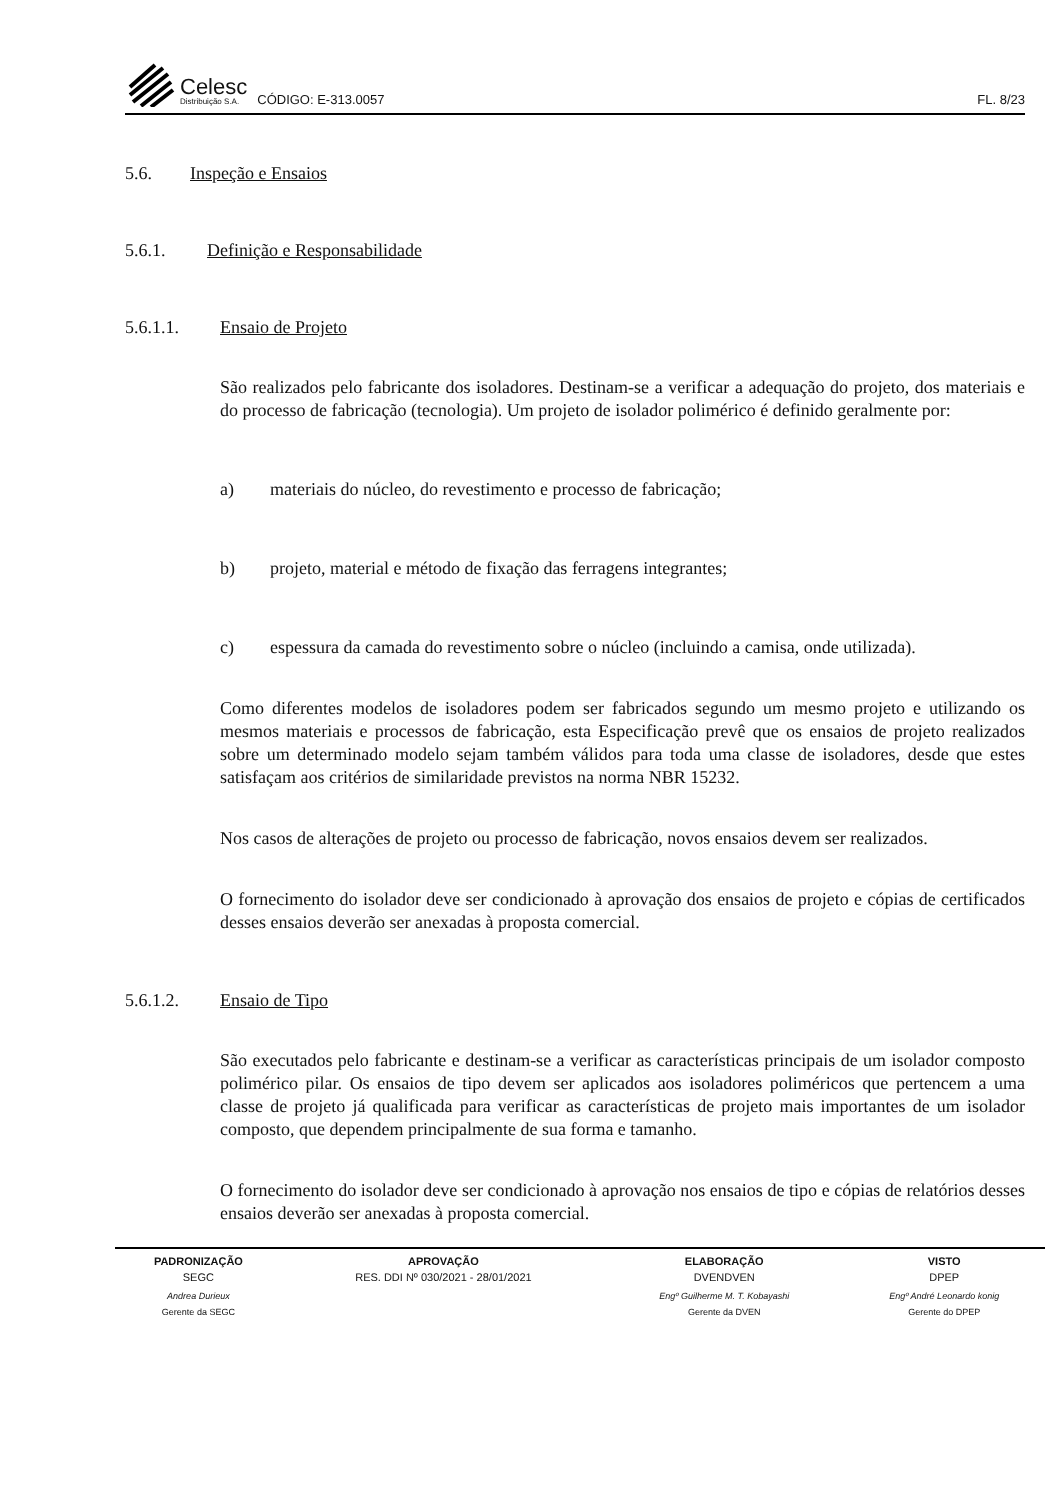Celesc
Distribuição S.A.
CÓDIGO: E-313.0057
FL. 8/23
5.6. Inspeção e Ensaios
5.6.1. Definição e Responsabilidade
5.6.1.1. Ensaio de Projeto
São realizados pelo fabricante dos isoladores. Destinam-se a verificar a adequação do projeto, dos materiais e do processo de fabricação (tecnologia). Um projeto de isolador polimérico é definido geralmente por:
a) materiais do núcleo, do revestimento e processo de fabricação;
b) projeto, material e método de fixação das ferragens integrantes;
c) espessura da camada do revestimento sobre o núcleo (incluindo a camisa, onde utilizada).
Como diferentes modelos de isoladores podem ser fabricados segundo um mesmo projeto e utilizando os mesmos materiais e processos de fabricação, esta Especificação prevê que os ensaios de projeto realizados sobre um determinado modelo sejam também válidos para toda uma classe de isoladores, desde que estes satisfaçam aos critérios de similaridade previstos na norma NBR 15232.
Nos casos de alterações de projeto ou processo de fabricação, novos ensaios devem ser realizados.
O fornecimento do isolador deve ser condicionado à aprovação dos ensaios de projeto e cópias de certificados desses ensaios deverão ser anexadas à proposta comercial.
5.6.1.2. Ensaio de Tipo
São executados pelo fabricante e destinam-se a verificar as características principais de um isolador composto polimérico pilar. Os ensaios de tipo devem ser aplicados aos isoladores poliméricos que pertencem a uma classe de projeto já qualificada para verificar as características de projeto mais importantes de um isolador composto, que dependem principalmente de sua forma e tamanho.
O fornecimento do isolador deve ser condicionado à aprovação nos ensaios de tipo e cópias de relatórios desses ensaios deverão ser anexadas à proposta comercial.
| PADRONIZAÇÃO | APROVAÇÃO | ELABORAÇÃO | VISTO |
| --- | --- | --- | --- |
| SEGC | RES. DDI Nº 030/2021 - 28/01/2021 | DVENDVEN | DPEP |
| Andrea Durieux | | Engº Guilherme M. T. Kobayashi | Engº André Leonardo konig |
| Gerente da SEGC | | Gerente da DVEN | Gerente do DPEP |